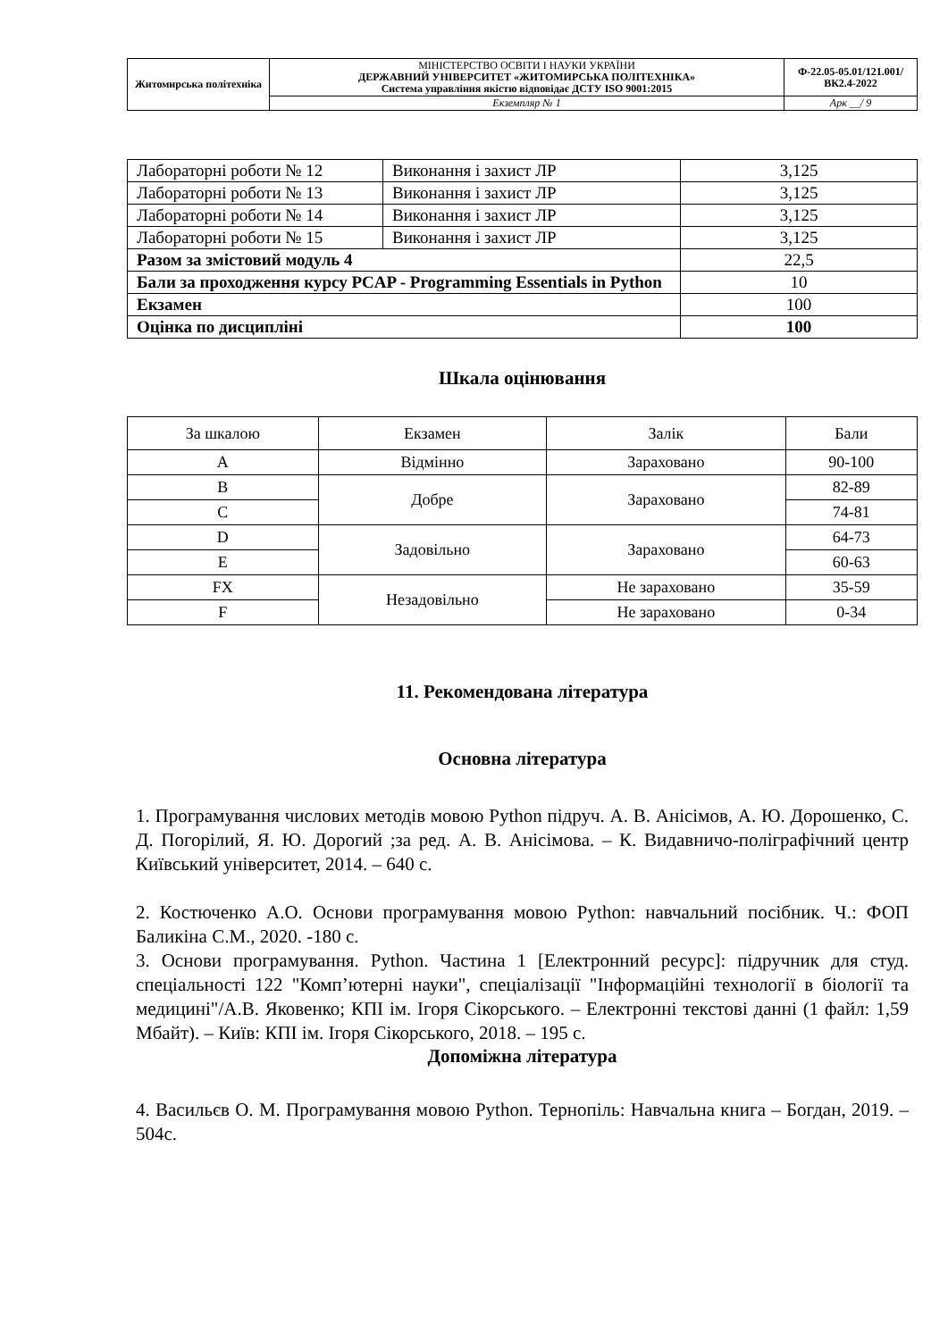| Житомирська політехніка | МІНІСТЕРСТВО ОСВІТИ І НАУКИ УКРАЇНИ ДЕРЖАВНИЙ УНІВЕРСИТЕТ «ЖИТОМИРСЬКА ПОЛІТЕХНІКА» Система управління якістю відповідає ДСТУ ISO 9001:2015 | Ф-22.05-05.01/121.001/ВК2.4-2022 |
| | Екземпляр № 1 | Арк __/ 9 |
| Лабораторні роботи № 12 | Виконання і захист ЛР | 3,125 |
| Лабораторні роботи № 13 | Виконання і захист ЛР | 3,125 |
| Лабораторні роботи № 14 | Виконання і захист ЛР | 3,125 |
| Лабораторні роботи № 15 | Виконання і захист ЛР | 3,125 |
| Разом за змістовий модуль 4 | | 22,5 |
| Бали за проходження курсу PCAP - Programming Essentials in Python | | 10 |
| Екзамен | | 100 |
| Оцінка по дисципліні | | 100 |
Шкала оцінювання
| За шкалою | Екзамен | Залік | Бали |
| A | Відмінно | Зараховано | 90-100 |
| B | Добре | Зараховано | 82-89 |
| C | | | 74-81 |
| D | Задовільно | Зараховано | 64-73 |
| E | | | 60-63 |
| FX | Незадовільно | Не зараховано | 35-59 |
| F | | Не зараховано | 0-34 |
11. Рекомендована література
Основна література
1. Програмування числових методів мовою Python підруч. А. В. Анісімов, А. Ю. Дорошенко, С. Д. Погорілий, Я. Ю. Дорогий ;за ред. А. В. Анісімова. – К. Видавничо-поліграфічний центр Київський університет, 2014. – 640 с.
2. Костюченко А.О. Основи програмування мовою Python: навчальний посібник. Ч.: ФОП Баликіна С.М., 2020. -180 с.
3. Основи програмування. Python. Частина 1 [Електронний ресурс]: підручник для студ. спеціальності 122 "Комп’ютерні науки", спеціалізації "Інформаційні технології в біології та медицині"/А.В. Яковенко; КПІ ім. Ігоря Сікорського. – Електронні текстові данні (1 файл: 1,59 Мбайт). – Київ: КПІ ім. Ігоря Сікорського, 2018. – 195 с.
Допоміжна література
4. Васильєв О. М. Програмування мовою Python. Тернопіль: Навчальна книга – Богдан, 2019. – 504с.